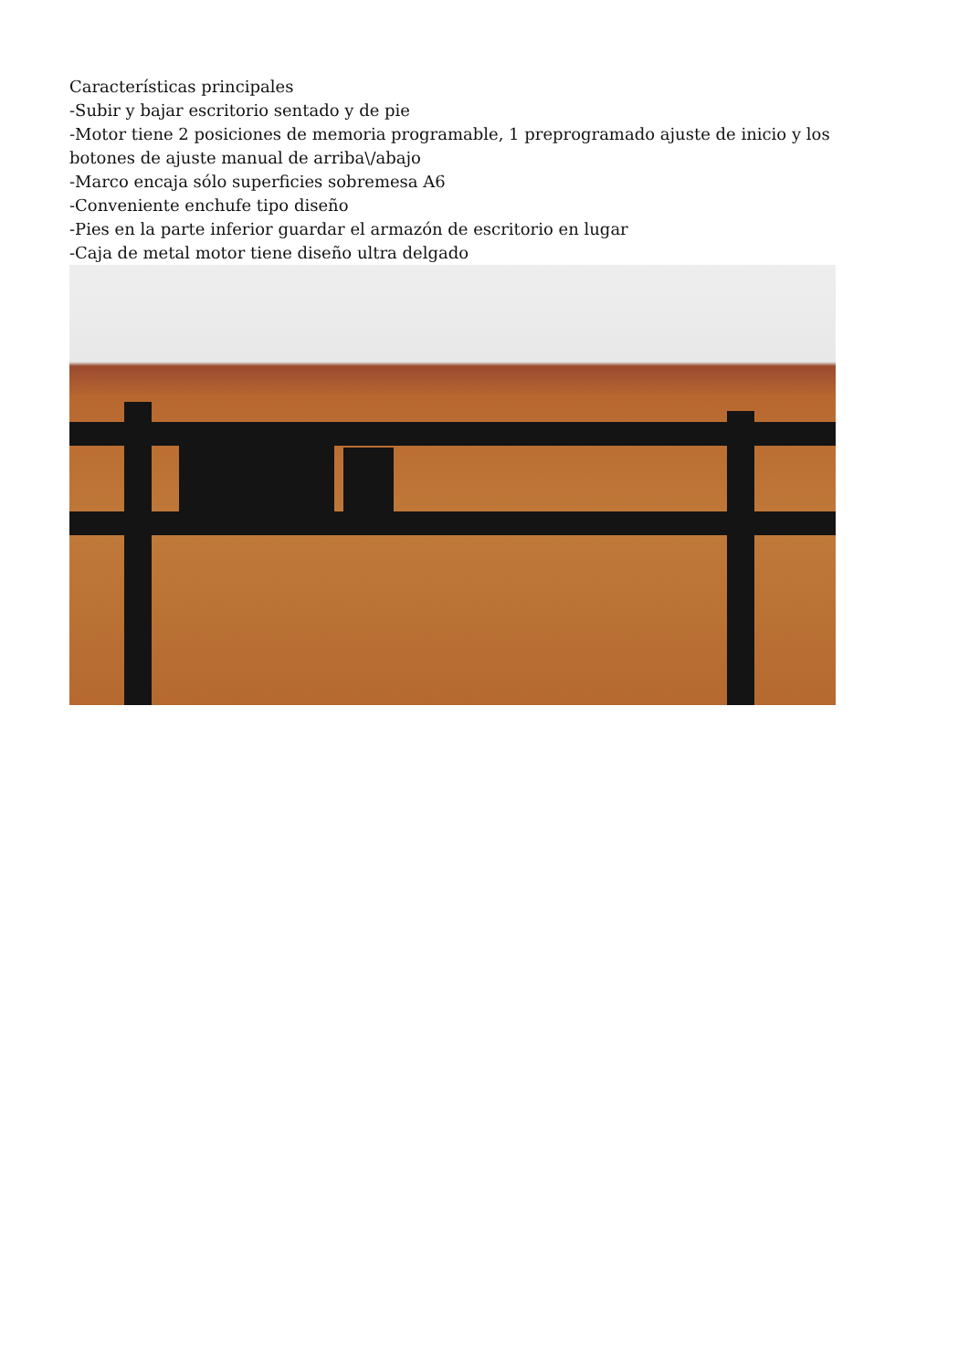Características principales
-Subir y bajar escritorio sentado y de pie
-Motor tiene 2 posiciones de memoria programable, 1 preprogramado ajuste de inicio y los botones de ajuste manual de arriba\/abajo
-Marco encaja sólo superficies sobremesa A6
-Conveniente enchufe tipo diseño
-Pies en la parte inferior guardar el armazón de escritorio en lugar
-Caja de metal motor tiene diseño ultra delgado